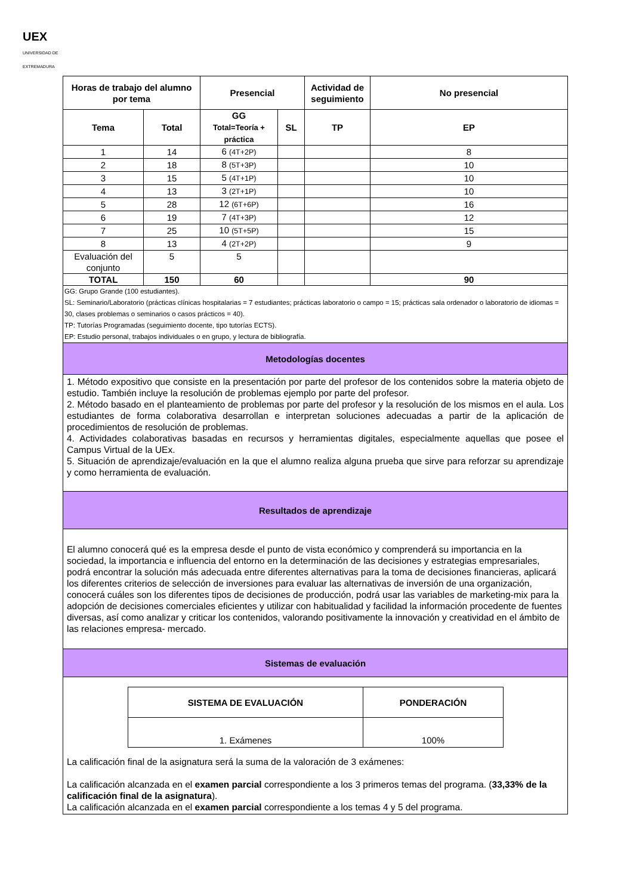UEX
UNIVERSIDAD DE EXTREMADURA
| Horas de trabajo del alumno por tema | | Presencial | | Actividad de seguimiento | No presencial |
| --- | --- | --- | --- | --- | --- |
| Tema | Total | GG Total=Teoría + práctica | SL | TP | EP |
| 1 | 14 | 6 (4T+2P) | | | 8 |
| 2 | 18 | 8 (5T+3P) | | | 10 |
| 3 | 15 | 5 (4T+1P) | | | 10 |
| 4 | 13 | 3 (2T+1P) | | | 10 |
| 5 | 28 | 12 (6T+6P) | | | 16 |
| 6 | 19 | 7 (4T+3P) | | | 12 |
| 7 | 25 | 10 (5T+5P) | | | 15 |
| 8 | 13 | 4 (2T+2P) | | | 9 |
| Evaluación del conjunto | 5 | 5 | | | |
| TOTAL | 150 | 60 | | | 90 |
| GG: Grupo Grande (100 estudiantes). SL: Seminario/Laboratorio (prácticas clínicas hospitalarias = 7 estudiantes; prácticas laboratorio o campo = 15; prácticas sala ordenador o laboratorio de idiomas = 30, clases problemas o seminarios o casos prácticos = 40). TP: Tutorías Programadas (seguimiento docente, tipo tutorías ECTS). EP: Estudio personal, trabajos individuales o en grupo, y lectura de bibliografía. | | | | | |
| Metodologías docentes | | | | | |
| 1. Método expositivo que consiste en la presentación por parte del profesor de los contenidos sobre la materia objeto de estudio. También incluye la resolución de problemas ejemplo por parte del profesor. 2. Método basado en el planteamiento de problemas por parte del profesor y la resolución de los mismos en el aula. Los estudiantes de forma colaborativa desarrollan e interpretan soluciones adecuadas a partir de la aplicación de procedimientos de resolución de problemas. 4. Actividades colaborativas basadas en recursos y herramientas digitales, especialmente aquellas que posee el Campus Virtual de la UEx. 5. Situación de aprendizaje/evaluación en la que el alumno realiza alguna prueba que sirve para reforzar su aprendizaje y como herramienta de evaluación. | | | | | |
| Resultados de aprendizaje | | | | | |
| El alumno conocerá qué es la empresa desde el punto de vista económico y comprenderá su importancia en la sociedad, la importancia e influencia del entorno en la determinación de las decisiones y estrategias empresariales, podrá encontrar la solución más adecuada entre diferentes alternativas para la toma de decisiones financieras, aplicará los diferentes criterios de selección de inversiones para evaluar las alternativas de inversión de una organización, conocerá cuáles son los diferentes tipos de decisiones de producción, podrá usar las variables de marketing-mix para la adopción de decisiones comerciales eficientes y utilizar con habitualidad y facilidad la información procedente de fuentes diversas, así como analizar y criticar los contenidos, valorando positivamente la innovación y creatividad en el ámbito de las relaciones empresa- mercado. | | | | | |
| Sistemas de evaluación | | | | | |
| / SISTEMA DE EVALUACIÓN / PONDERACIÓN / / --- / --- / / 1. Exámenes / 100% / La calificación final de la asignatura será la suma de la valoración de 3 exámenes: La calificación alcanzada en el examen parcial correspondiente a los 3 primeros temas del programa. ( 33,33% de la calificación final de la asignatura ). La calificación alcanzada en el examen parcial correspondiente a los temas 4 y 5 del programa. | | | | | |